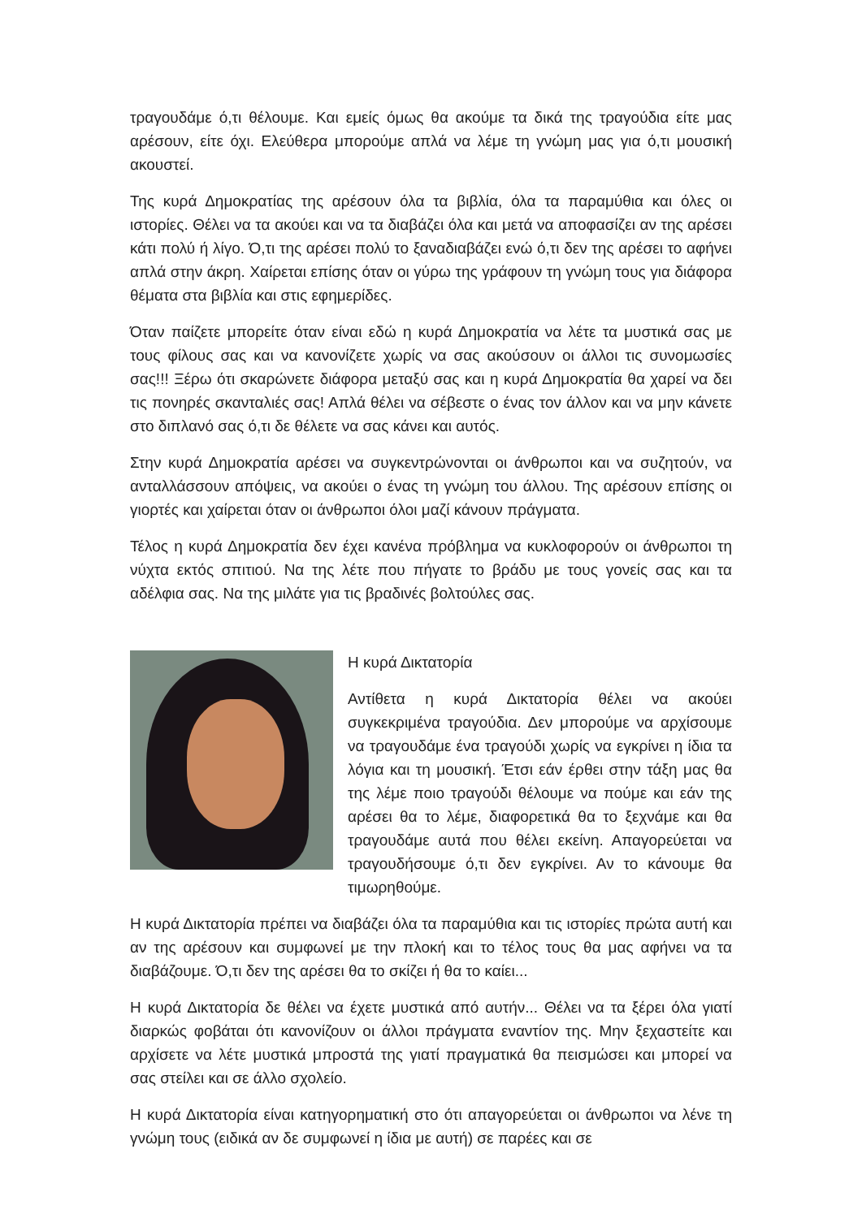τραγουδάμε ό,τι θέλουμε. Και εμείς όμως θα ακούμε τα δικά της τραγούδια είτε μας αρέσουν, είτε όχι. Ελεύθερα μπορούμε απλά να λέμε τη γνώμη μας για ό,τι μουσική ακουστεί.
Της κυρά Δημοκρατίας της αρέσουν όλα τα βιβλία, όλα τα παραμύθια και όλες οι ιστορίες. Θέλει να τα ακούει και να τα διαβάζει όλα και μετά να αποφασίζει αν της αρέσει κάτι πολύ ή λίγο. Ό,τι της αρέσει πολύ το ξαναδιαβάζει ενώ ό,τι δεν της αρέσει το αφήνει απλά στην άκρη. Χαίρεται επίσης όταν οι γύρω της γράφουν τη γνώμη τους για διάφορα θέματα στα βιβλία και στις εφημερίδες.
Όταν παίζετε μπορείτε όταν είναι εδώ η κυρά Δημοκρατία να λέτε τα μυστικά σας με τους φίλους σας και να κανονίζετε χωρίς να σας ακούσουν οι άλλοι τις συνομωσίες σας!!! Ξέρω ότι σκαρώνετε διάφορα μεταξύ σας και η κυρά Δημοκρατία θα χαρεί να δει τις πονηρές σκανταλιές σας! Απλά θέλει να σέβεστε ο ένας τον άλλον και να μην κάνετε στο διπλανό σας ό,τι δε θέλετε να σας κάνει και αυτός.
Στην κυρά Δημοκρατία αρέσει να συγκεντρώνονται οι άνθρωποι και να συζητούν, να ανταλλάσσουν απόψεις, να ακούει ο ένας τη γνώμη του άλλου. Της αρέσουν επίσης οι γιορτές και χαίρεται όταν οι άνθρωποι όλοι μαζί κάνουν πράγματα.
Τέλος η κυρά Δημοκρατία δεν έχει κανένα πρόβλημα να κυκλοφορούν οι άνθρωποι τη νύχτα εκτός σπιτιού. Να της λέτε που πήγατε το βράδυ με τους γονείς σας και τα αδέλφια σας. Να της μιλάτε για τις βραδινές βολτούλες σας.
Η κυρά Δικτατορία
Αντίθετα η κυρά Δικτατορία θέλει να ακούει συγκεκριμένα τραγούδια. Δεν μπορούμε να αρχίσουμε να τραγουδάμε ένα τραγούδι χωρίς να εγκρίνει η ίδια τα λόγια και τη μουσική. Έτσι εάν έρθει στην τάξη μας θα της λέμε ποιο τραγούδι θέλουμε να πούμε και εάν της αρέσει θα το λέμε, διαφορετικά θα το ξεχνάμε και θα τραγουδάμε αυτά που θέλει εκείνη. Απαγορεύεται να τραγουδήσουμε ό,τι δεν εγκρίνει. Αν το κάνουμε θα τιμωρηθούμε.
Η κυρά Δικτατορία πρέπει να διαβάζει όλα τα παραμύθια και τις ιστορίες πρώτα αυτή και αν της αρέσουν και συμφωνεί με την πλοκή και το τέλος τους θα μας αφήνει να τα διαβάζουμε. Ό,τι δεν της αρέσει θα το σκίζει ή θα το καίει...
Η κυρά Δικτατορία δε θέλει να έχετε μυστικά από αυτήν... Θέλει να τα ξέρει όλα γιατί διαρκώς φοβάται ότι κανονίζουν οι άλλοι πράγματα εναντίον της. Μην ξεχαστείτε και αρχίσετε να λέτε μυστικά μπροστά της γιατί πραγματικά θα πεισμώσει και μπορεί να σας στείλει και σε άλλο σχολείο.
Η κυρά Δικτατορία είναι κατηγορηματική στο ότι απαγορεύεται οι άνθρωποι να λένε τη γνώμη τους (ειδικά αν δε συμφωνεί η ίδια με αυτή) σε παρέες και σε